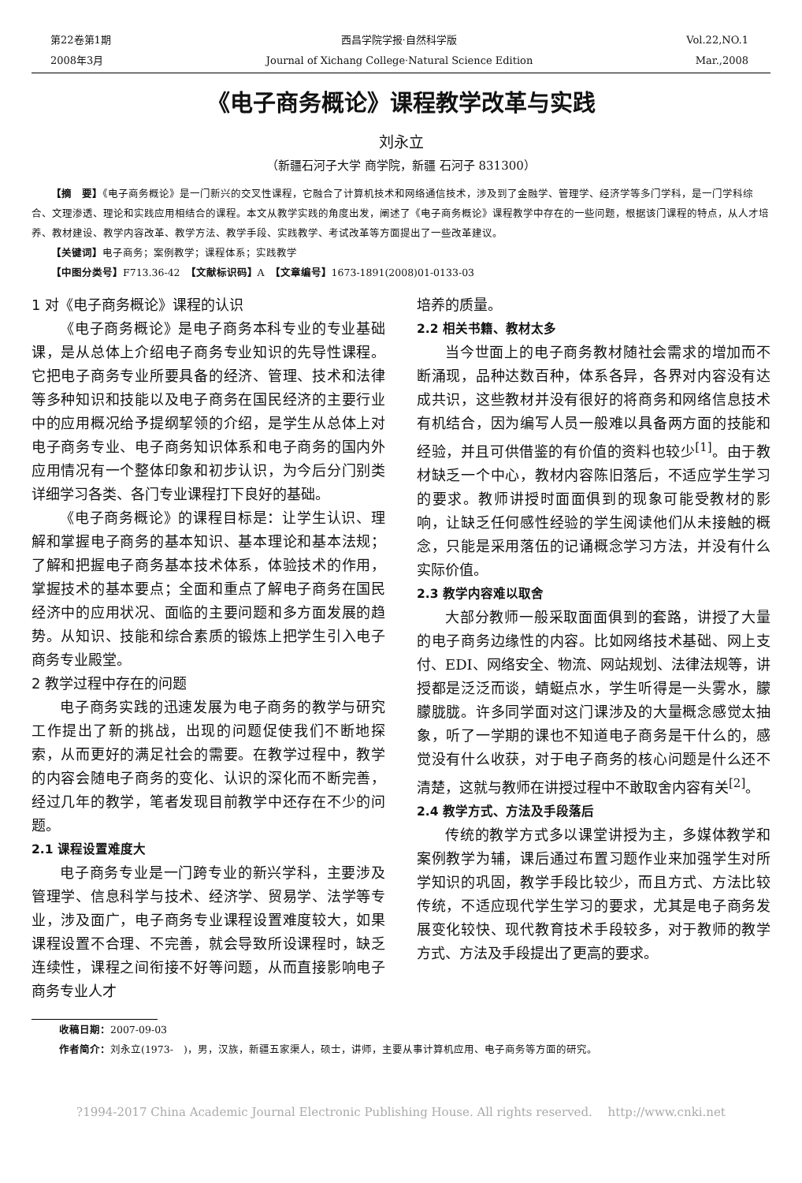第22卷第1期 西昌学院学报·自然科学版 Vol.22,NO.1
2008年3月 Journal of Xichang College·Natural Science Edition Mar.,2008
《电子商务概论》课程教学改革与实践
刘永立
（新疆石河子大学 商学院，新疆 石河子 831300）
【摘　要】《电子商务概论》是一门新兴的交叉性课程，它融合了计算机技术和网络通信技术，涉及到了金融学、管理学、经济学等多门学科，是一门学科综合、文理渗透、理论和实践应用相结合的课程。本文从教学实践的角度出发，阐述了《电子商务概论》课程教学中存在的一些问题，根据该门课程的特点，从人才培养、教材建设、教学内容改革、教学方法、教学手段、实践教学、考试改革等方面提出了一些改革建议。
【关键词】电子商务；案例教学；课程体系；实践教学
【中图分类号】F713.36-42　【文献标识码】A　【文章编号】1673-1891(2008)01-0133-03
1 对《电子商务概论》课程的认识
《电子商务概论》是电子商务本科专业的专业基础课，是从总体上介绍电子商务专业知识的先导性课程。它把电子商务专业所要具备的经济、管理、技术和法律等多种知识和技能以及电子商务在国民经济的主要行业中的应用概况给予提纲挈领的介绍，是学生从总体上对电子商务专业、电子商务知识体系和电子商务的国内外应用情况有一个整体印象和初步认识，为今后分门别类详细学习各类、各门专业课程打下良好的基础。
《电子商务概论》的课程目标是：让学生认识、理解和掌握电子商务的基本知识、基本理论和基本法规；了解和把握电子商务基本技术体系，体验技术的作用，掌握技术的基本要点；全面和重点了解电子商务在国民经济中的应用状况、面临的主要问题和多方面发展的趋势。从知识、技能和综合素质的锻炼上把学生引入电子商务专业殿堂。
2 教学过程中存在的问题
电子商务实践的迅速发展为电子商务的教学与研究工作提出了新的挑战，出现的问题促使我们不断地探索，从而更好的满足社会的需要。在教学过程中，教学的内容会随电子商务的变化、认识的深化而不断完善，经过几年的教学，笔者发现目前教学中还存在不少的问题。
2.1 课程设置难度大
电子商务专业是一门跨专业的新兴学科，主要涉及管理学、信息科学与技术、经济学、贸易学、法学等专业，涉及面广，电子商务专业课程设置难度较大，如果课程设置不合理、不完善，就会导致所设课程时，缺乏连续性，课程之间衔接不好等问题，从而直接影响电子商务专业人才
培养的质量。
2.2 相关书籍、教材太多
当今世面上的电子商务教材随社会需求的增加而不断涌现，品种达数百种，体系各异，各界对内容没有达成共识，这些教材并没有很好的将商务和网络信息技术有机结合，因为编写人员一般难以具备两方面的技能和经验，并且可供借鉴的有价值的资料也较少<sup>[1]</sup>。由于教材缺乏一个中心，教材内容陈旧落后，不适应学生学习的要求。教师讲授时面面俱到的现象可能受教材的影响，让缺乏任何感性经验的学生阅读他们从未接触的概念，只能是采用落伍的记诵概念学习方法，并没有什么实际价值。
2.3 教学内容难以取舍
大部分教师一般采取面面俱到的套路，讲授了大量的电子商务边缘性的内容。比如网络技术基础、网上支付、EDI、网络安全、物流、网站规划、法律法规等，讲授都是泛泛而谈，蜻蜓点水，学生听得是一头雾水，朦朦胧胧。许多同学面对这门课涉及的大量概念感觉太抽象，听了一学期的课也不知道电子商务是干什么的，感觉没有什么收获，对于电子商务的核心问题是什么还不清楚，这就与教师在讲授过程中不敢取舍内容有关<sup>[2]</sup>。
2.4 教学方式、方法及手段落后
传统的教学方式多以课堂讲授为主，多媒体教学和案例教学为辅，课后通过布置习题作业来加强学生对所学知识的巩固，教学手段比较少，而且方式、方法比较传统，不适应现代学生学习的要求，尤其是电子商务发展变化较快、现代教育技术手段较多，对于教师的教学方式、方法及手段提出了更高的要求。
收稿日期：2007-09-03
作者简介：刘永立(1973-　)，男，汉族，新疆五家渠人，硕士，讲师，主要从事计算机应用、电子商务等方面的研究。
?1994-2017 China Academic Journal Electronic Publishing House. All rights reserved.　 http://www.cnki.net